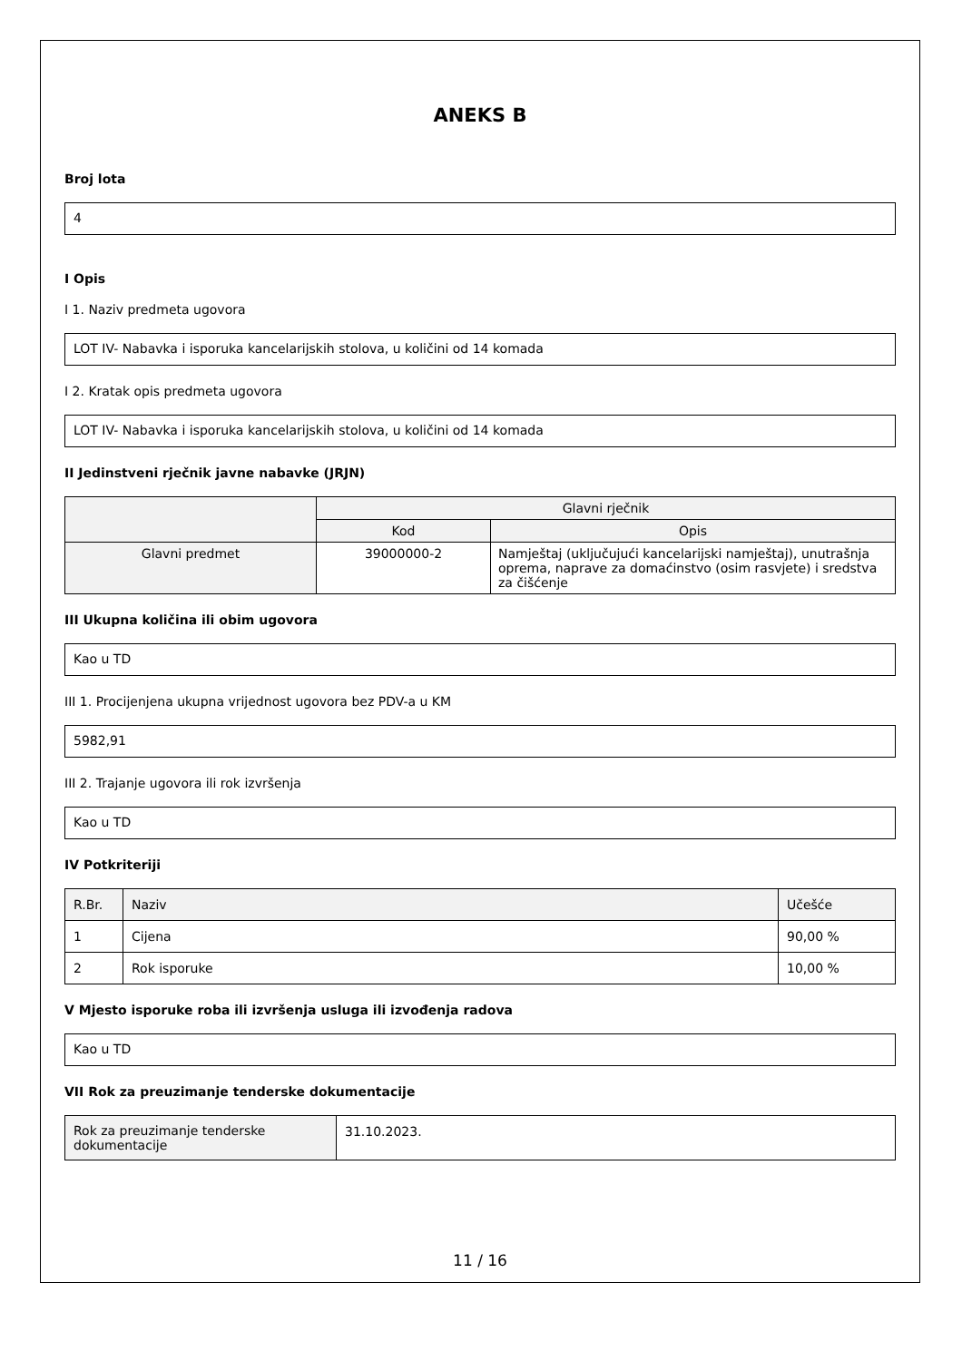ANEKS B
Broj lota
4
I Opis
I 1. Naziv predmeta ugovora
LOT IV- Nabavka i isporuka kancelarijskih stolova, u količini od 14 komada
I 2. Kratak opis predmeta ugovora
LOT IV- Nabavka i isporuka kancelarijskih stolova, u količini od 14 komada
II Jedinstveni rječnik javne nabavke (JRJN)
| | Glavni rječnik | |
| --- | --- | --- |
| | Kod | Opis |
| Glavni predmet | 39000000-2 | Namještaj (uključujući kancelarijski namještaj), unutrašnja oprema, naprave za domaćinstvo (osim rasvjete) i sredstva za čišćenje |
III Ukupna količina ili obim ugovora
Kao u TD
III 1. Procijenjena ukupna vrijednost ugovora bez PDV-a u KM
5982,91
III 2. Trajanje ugovora ili rok izvršenja
Kao u TD
IV Potkriteriji
| R.Br. | Naziv | Učešće |
| --- | --- | --- |
| 1 | Cijena | 90,00 % |
| 2 | Rok isporuke | 10,00 % |
V Mjesto isporuke roba ili izvršenja usluga ili izvođenja radova
Kao u TD
VII Rok za preuzimanje tenderske dokumentacije
| Rok za preuzimanje tenderske dokumentacije | 31.10.2023. |
11 / 16